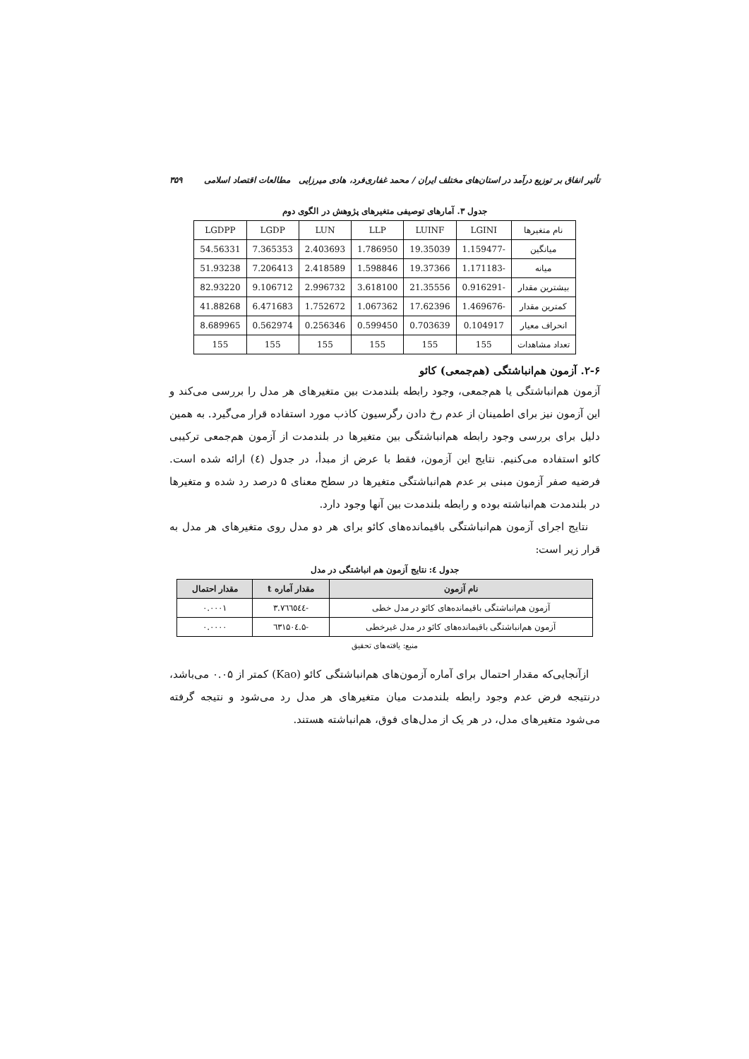تأثیر انفاق بر توزیع درآمد در استان‌های مختلف ایران / محمد غفاری‌فرد، هادی میرزایی مطالعات اقتصاد اسلامی ۳۵۹
جدول ۳. آمارهای توصیفی متغیرهای پژوهش در الگوی دوم
| نام متغیرها | LGINI | LUINF | LLP | LUN | LGDP | LGDPP |
| میانگین | -1.159477 | 19.35039 | 1.786950 | 2.403693 | 7.365353 | 54.56331 |
| میانه | -1.171183 | 19.37366 | 1.598846 | 2.418589 | 7.206413 | 51.93238 |
| بیشترین مقدار | -0.916291 | 21.35556 | 3.618100 | 2.996732 | 9.106712 | 82.93220 |
| کمترین مقدار | -1.469676 | 17.62396 | 1.067362 | 1.752672 | 6.471683 | 41.88268 |
| انحراف معیار | 0.104917 | 0.703639 | 0.599450 | 0.256346 | 0.562974 | 8.689965 |
| تعداد مشاهدات | 155 | 155 | 155 | 155 | 155 | 155 |
۲-۶. آزمون هم‌انباشتگی (هم‌جمعی) کائو
آزمون هم‌انباشتگی یا هم‌جمعی، وجود رابطه بلندمدت بین متغیرهای هر مدل را بررسی می‌کند و این آزمون نیز برای اطمینان از عدم رخ دادن رگرسیون کاذب مورد استفاده قرار می‌گیرد. به همین دلیل برای بررسی وجود رابطه هم‌انباشتگی بین متغیرها در بلندمدت از آزمون هم‌جمعی ترکیبی کائو استفاده می‌کنیم. نتایج این آزمون، فقط با عرض از مبدأ، در جدول (٤) ارائه شده است. فرضیه صفر آزمون مبنی بر عدم هم‌انباشتگی متغیرها در سطح معنای ۵ درصد رد شده و متغیرها در بلندمدت هم‌انباشته بوده و رابطه بلندمدت بین آنها وجود دارد.
نتایج اجرای آزمون هم‌انباشتگی باقیمانده‌های کائو برای هر دو مدل روی متغیرهای هر مدل به قرار زیر است:
جدول ٤: نتایج آزمون هم انباشتگی در مدل
| نام آزمون | مقدار آماره t | مقدار احتمال |
| --- | --- | --- |
| آزمون هم‌انباشتگی باقیمانده‌های کائو در مدل خطی | -۳.۷٦٦٥٤٤ | ۰.۰۰۰۱ |
| آزمون هم‌انباشتگی باقیمانده‌های کائو در مدل غیرخطی | -۵.٦۳۱۵۰٤ | ۰.۰۰۰۰ |
منبع: یافته‌های تحقیق
ازآنجایی‌که مقدار احتمال برای آماره آزمون‌های هم‌انباشتگی کائو (Kao) کمتر از ۰.۰۵ می‌باشد، درنتیجه فرض عدم وجود رابطه بلندمدت میان متغیرهای هر مدل رد می‌شود و نتیجه گرفته می‌شود متغیرهای مدل، در هر یک از مدل‌های فوق، هم‌انباشته هستند.